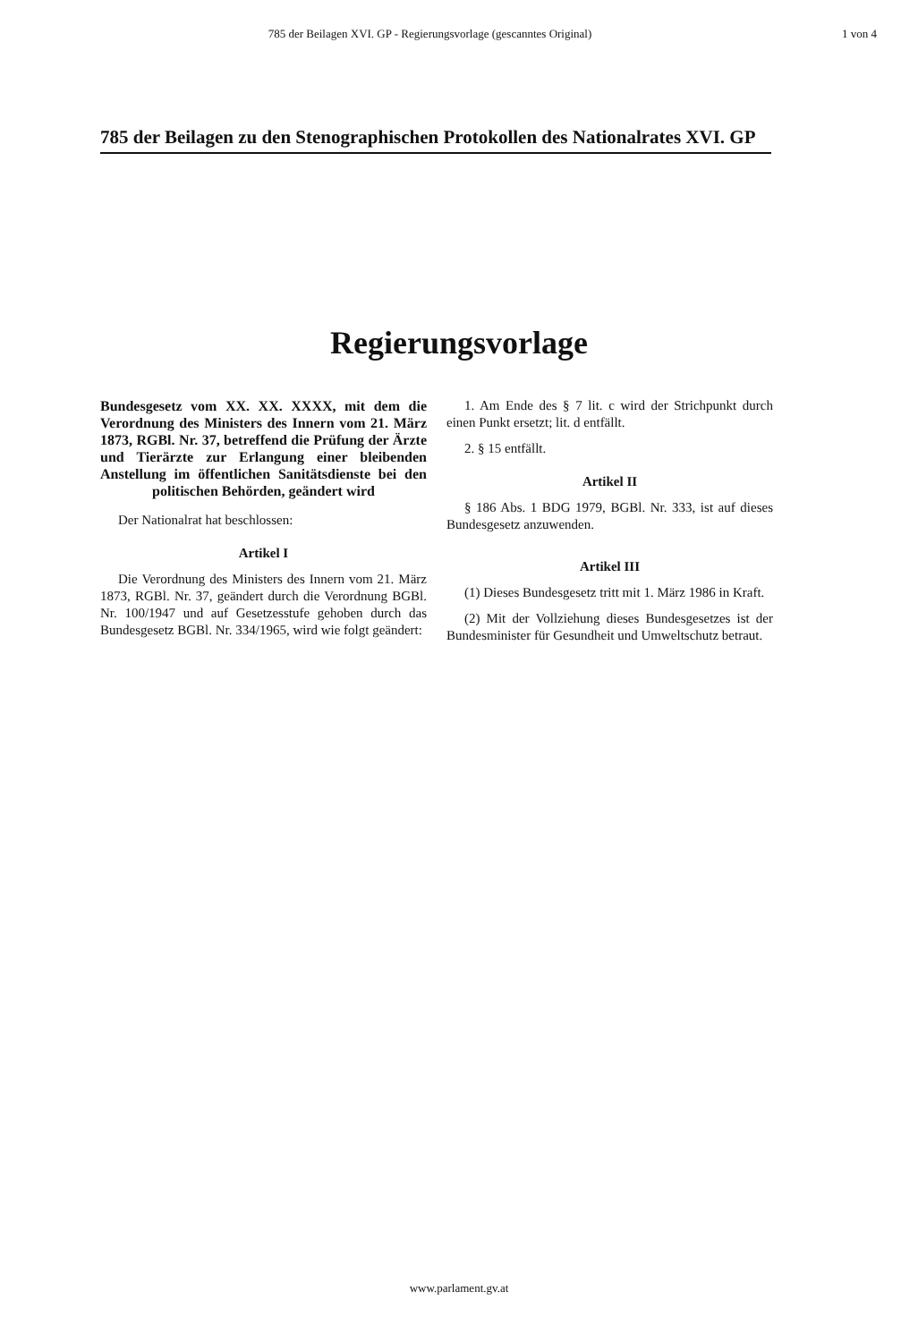785 der Beilagen XVI. GP - Regierungsvorlage (gescanntes Original)
1 von 4
785 der Beilagen zu den Stenographischen Protokollen des Nationalrates XVI. GP
Regierungsvorlage
Bundesgesetz vom XX. XX. XXXX, mit dem die Verordnung des Ministers des Innern vom 21. März 1873, RGBl. Nr. 37, betreffend die Prüfung der Ärzte und Tierärzte zur Erlangung einer bleibenden Anstellung im öffentlichen Sanitätsdienste bei den politischen Behörden, geändert wird
Der Nationalrat hat beschlossen:
Artikel I
Die Verordnung des Ministers des Innern vom 21. März 1873, RGBl. Nr. 37, geändert durch die Verordnung BGBl. Nr. 100/1947 und auf Gesetzesstufe gehoben durch das Bundesgesetz BGBl. Nr. 334/1965, wird wie folgt geändert:
1. Am Ende des § 7 lit. c wird der Strichpunkt durch einen Punkt ersetzt; lit. d entfällt.
2. § 15 entfällt.
Artikel II
§ 186 Abs. 1 BDG 1979, BGBl. Nr. 333, ist auf dieses Bundesgesetz anzuwenden.
Artikel III
(1) Dieses Bundesgesetz tritt mit 1. März 1986 in Kraft.
(2) Mit der Vollziehung dieses Bundesgesetzes ist der Bundesminister für Gesundheit und Umweltschutz betraut.
www.parlament.gv.at